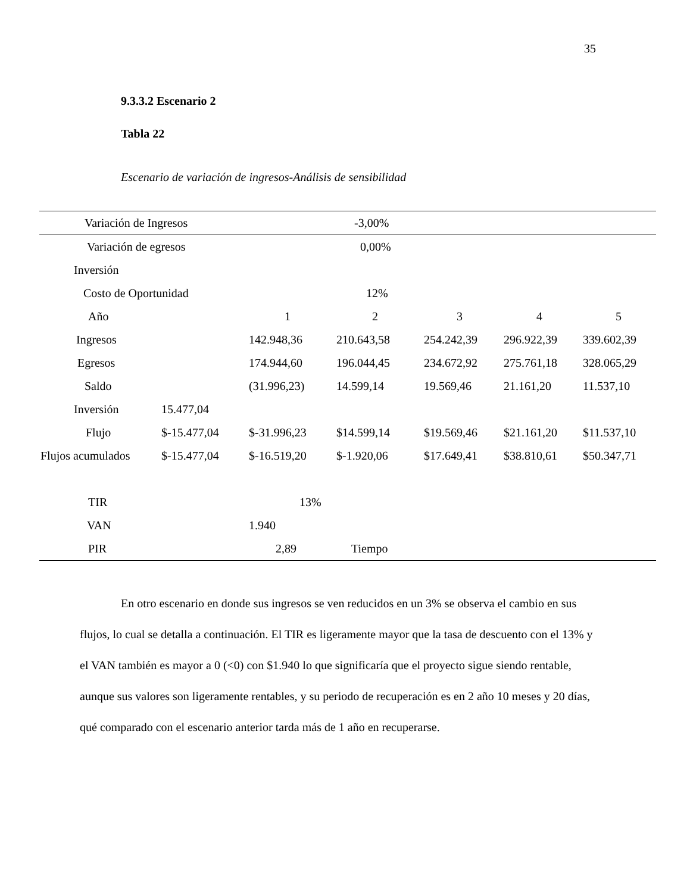35
9.3.3.2 Escenario 2
Tabla 22
Escenario de variación de ingresos-Análisis de sensibilidad
| Variación de Ingresos | | | -3,00% | | | |
| Variación de egresos | | | 0,00% | | | |
| Inversión | | | | | | |
| Costo de Oportunidad | | | 12% | | | |
| Año | | 1 | 2 | 3 | 4 | 5 |
| Ingresos | | 142.948,36 | 210.643,58 | 254.242,39 | 296.922,39 | 339.602,39 |
| Egresos | | 174.944,60 | 196.044,45 | 234.672,92 | 275.761,18 | 328.065,29 |
| Saldo | | (31.996,23) | 14.599,14 | 19.569,46 | 21.161,20 | 11.537,10 |
| Inversión | 15.477,04 | | | | | |
| Flujo | $-15.477,04 | $-31.996,23 | $14.599,14 | $19.569,46 | $21.161,20 | $11.537,10 |
| Flujos acumulados | $-15.477,04 | $-16.519,20 | $-1.920,06 | $17.649,41 | $38.810,61 | $50.347,71 |
| TIR | | 13% | | | | |
| VAN | | 1.940 | | | | |
| PIR | | 2,89 | Tiempo | | | |
En otro escenario en donde sus ingresos se ven reducidos en un 3% se observa el cambio en sus flujos, lo cual se detalla a continuación. El TIR es ligeramente mayor que la tasa de descuento con el 13% y el VAN también es mayor a 0 (<0) con $1.940 lo que significaría que el proyecto sigue siendo rentable, aunque sus valores son ligeramente rentables, y su periodo de recuperación es en 2 año 10 meses y 20 días, qué comparado con el escenario anterior tarda más de 1 año en recuperarse.